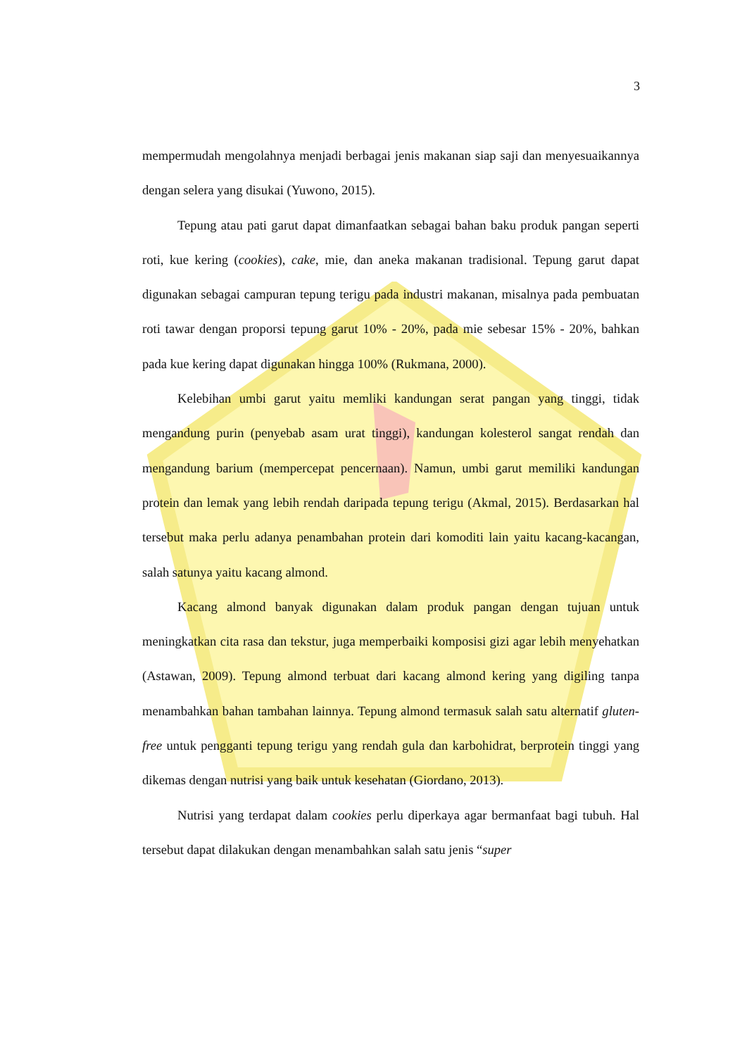3
mempermudah mengolahnya menjadi berbagai jenis makanan siap saji dan menyesuaikannya dengan selera yang disukai (Yuwono, 2015).
Tepung atau pati garut dapat dimanfaatkan sebagai bahan baku produk pangan seperti roti, kue kering (cookies), cake, mie, dan aneka makanan tradisional. Tepung garut dapat digunakan sebagai campuran tepung terigu pada industri makanan, misalnya pada pembuatan roti tawar dengan proporsi tepung garut 10% - 20%, pada mie sebesar 15% - 20%, bahkan pada kue kering dapat digunakan hingga 100% (Rukmana, 2000).
Kelebihan umbi garut yaitu memliki kandungan serat pangan yang tinggi, tidak mengandung purin (penyebab asam urat tinggi), kandungan kolesterol sangat rendah dan mengandung barium (mempercepat pencernaan). Namun, umbi garut memiliki kandungan protein dan lemak yang lebih rendah daripada tepung terigu (Akmal, 2015). Berdasarkan hal tersebut maka perlu adanya penambahan protein dari komoditi lain yaitu kacang-kacangan, salah satunya yaitu kacang almond.
Kacang almond banyak digunakan dalam produk pangan dengan tujuan untuk meningkatkan cita rasa dan tekstur, juga memperbaiki komposisi gizi agar lebih menyehatkan (Astawan, 2009). Tepung almond terbuat dari kacang almond kering yang digiling tanpa menambahkan bahan tambahan lainnya. Tepung almond termasuk salah satu alternatif gluten-free untuk pengganti tepung terigu yang rendah gula dan karbohidrat, berprotein tinggi yang dikemas dengan nutrisi yang baik untuk kesehatan (Giordano, 2013).
Nutrisi yang terdapat dalam cookies perlu diperkaya agar bermanfaat bagi tubuh. Hal tersebut dapat dilakukan dengan menambahkan salah satu jenis “super